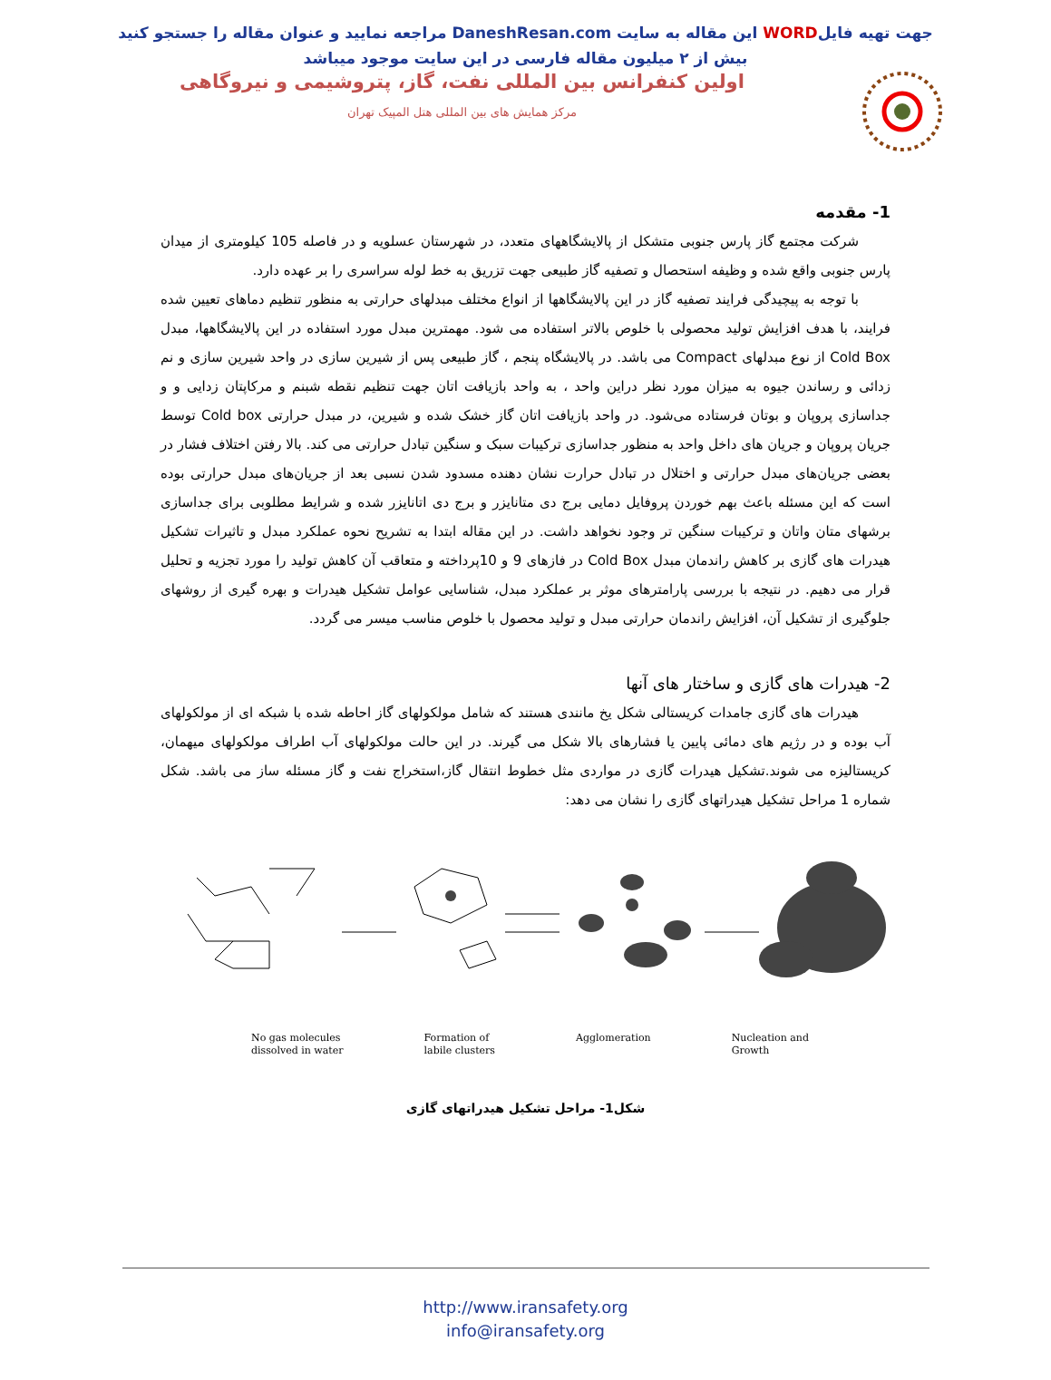جهت تهیه فایلWORD این مقاله به سایت DaneshResan.com مراجعه نمایید و عنوان مقاله را جستجو کنید
بیش از ۲ میلیون مقاله فارسی در این سایت موجود میباشد
اولین کنفرانس بین المللی نفت، گاز، پتروشیمی و نیروگاهی
مرکز همایش های بین المللی هتل المپیک تهران
1- مقدمه
شرکت مجتمع گاز پارس جنوبی متشکل از پالایشگاههای متعدد، در شهرستان عسلویه و در فاصله 105 کیلومتری از میدان پارس جنوبی واقع شده و وظیفه استحصال و تصفیه گاز طبیعی جهت تزریق به خط لوله سراسری را بر عهده دارد.
با توجه به پیچیدگی فرایند تصفیه گاز در این پالایشگاهها از انواع مختلف مبدلهای حرارتی به منظور تنظیم دماهای تعیین شده فرایند، با هدف افزایش تولید محصولی با خلوص بالاتر استفاده می شود. مهمترین مبدل مورد استفاده در این پالایشگاهها، مبدل Cold Box از نوع مبدلهای Compact می باشد. در پالایشگاه پنجم ، گاز طبیعی پس از شیرین سازی در واحد شیرین سازی و نم زدائی و رساندن جیوه به میزان مورد نظر دراین واحد ، به واحد بازیافت اتان جهت تنظیم نقطه شبنم و مرکاپتان زدایی و و جداسازی پروپان و بوتان فرستاده می‌شود. در واحد بازیافت اتان گاز خشک شده و شیرین، در مبدل حرارتی Cold box توسط جریان پروپان و جریان های داخل واحد به منظور جداسازی ترکیبات سبک و سنگین تبادل حرارتی می کند. بالا رفتن اختلاف فشار در بعضی جریان‌های مبدل حرارتی و اختلال در تبادل حرارت نشان دهنده مسدود شدن نسبی بعد از جریان‌های مبدل حرارتی بوده است که این مسئله باعث بهم خوردن پروفایل دمایی برج دی متانایزر و برج دی اتانایزر شده و شرایط مطلوبی برای جداسازی برشهای متان واتان و ترکیبات سنگین تر وجود نخواهد داشت. در این مقاله ابتدا به تشریح نحوه عملکرد مبدل و تاثیرات تشکیل هیدرات های گازی بر کاهش راندمان مبدل Cold Box در فازهای 9 و 10پرداخته و متعاقب آن کاهش تولید را مورد تجزیه و تحلیل قرار می دهیم. در نتیجه با بررسی پارامترهای موثر بر عملکرد مبدل، شناسایی عوامل تشکیل هیدرات و بهره گیری از روشهای جلوگیری از تشکیل آن، افزایش راندمان حرارتی مبدل و تولید محصول با خلوص مناسب میسر می گردد.
2- هیدرات های گازی و ساختار های آنها
هیدرات های گازی جامدات کریستالی شکل یخ مانندی هستند که شامل مولکولهای گاز احاطه شده با شبکه ای از مولکولهای آب بوده و در رژیم های دمائی پایین یا فشارهای بالا شکل می گیرند. در این حالت مولکولهای آب اطراف مولکولهای میهمان، کریستالیزه می شوند.تشکیل هیدرات گازی در مواردی مثل خطوط انتقال گاز،استخراج نفت و گاز مسئله ساز می باشد. شکل شماره 1 مراحل تشکیل هیدراتهای گازی را نشان می دهد:
No gas molecules
dissolved in water
Formation of
labile clusters
Agglomeration Nucleation and
Growth
شکل1- مراحل تشکیل هیدراتهای گازی
http://www.iransafety.org
info@iransafety.org